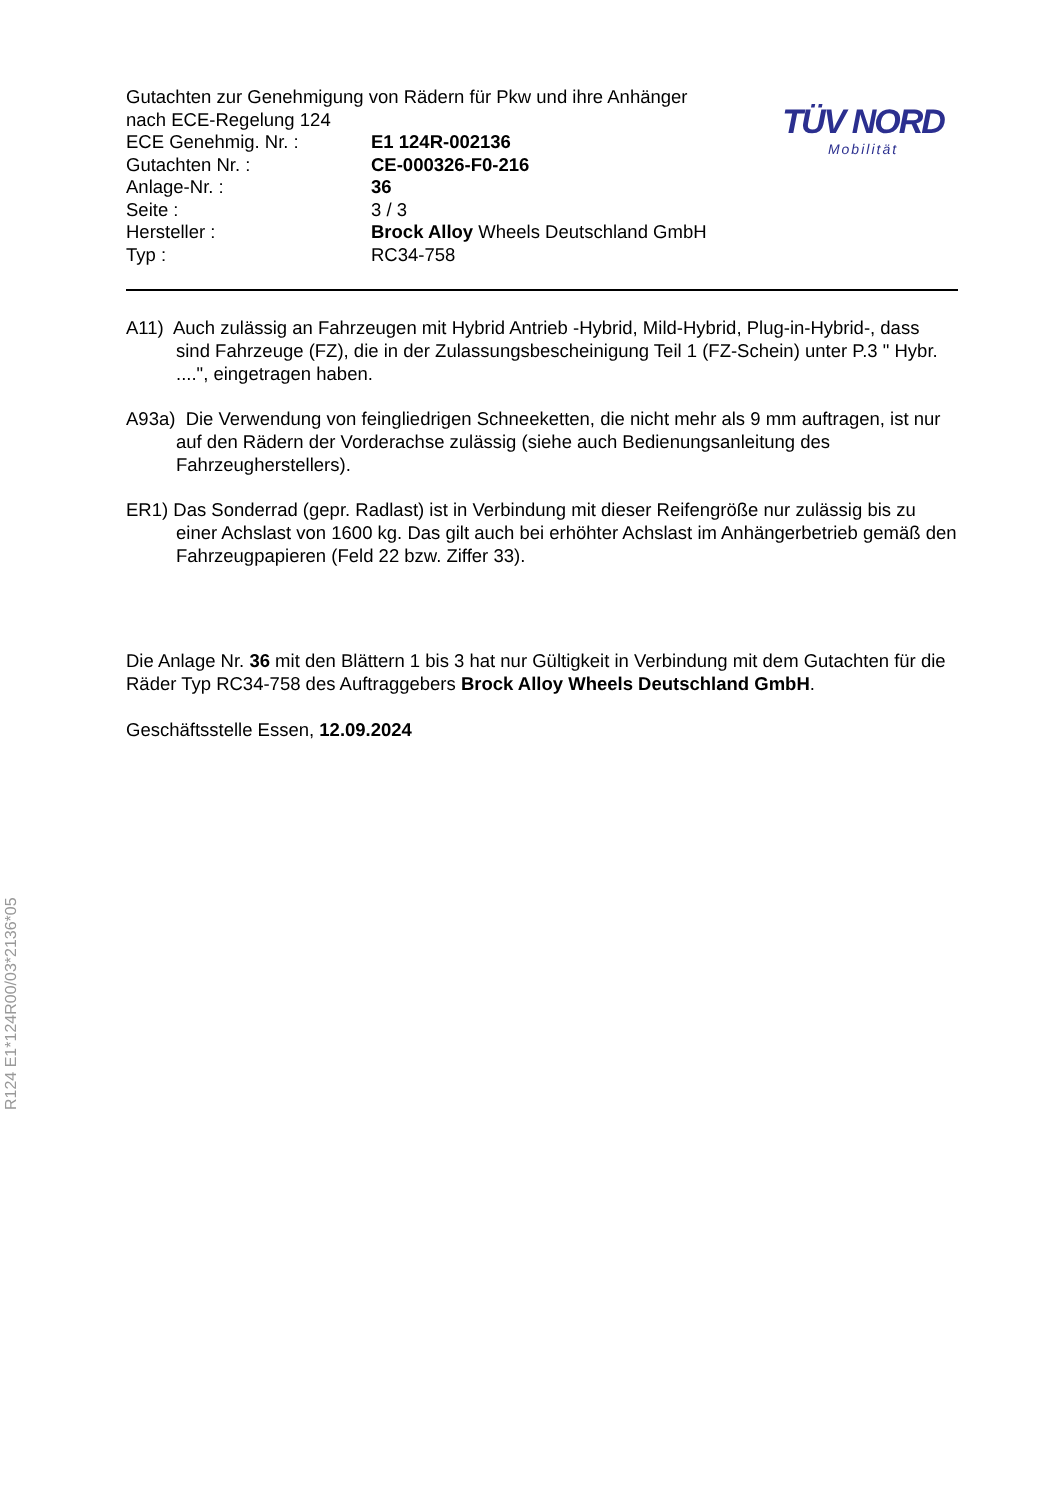R124 E1*124R00/03*2136*05
Gutachten zur Genehmigung von Rädern für Pkw und ihre Anhänger
nach ECE-Regelung 124
ECE Genehmig. Nr. : E1 124R-002136
Gutachten Nr. : CE-000326-F0-216
Anlage-Nr. : 36
Seite : 3 / 3
Hersteller : Brock Alloy Wheels Deutschland GmbH
Typ : RC34-758
TÜV NORD
Mobilität
A11) Auch zulässig an Fahrzeugen mit Hybrid Antrieb -Hybrid, Mild-Hybrid, Plug-in-Hybrid-, dass sind Fahrzeuge (FZ), die in der Zulassungsbescheinigung Teil 1 (FZ-Schein) unter P.3 " Hybr. ....", eingetragen haben.
A93a) Die Verwendung von feingliedrigen Schneeketten, die nicht mehr als 9 mm auftragen, ist nur auf den Rädern der Vorderachse zulässig (siehe auch Bedienungsanleitung des Fahrzeugherstellers).
ER1) Das Sonderrad (gepr. Radlast) ist in Verbindung mit dieser Reifengröße nur zulässig bis zu einer Achslast von 1600 kg. Das gilt auch bei erhöhter Achslast im Anhängerbetrieb gemäß den Fahrzeugpapieren (Feld 22 bzw. Ziffer 33).
Die Anlage Nr. 36 mit den Blättern 1 bis 3 hat nur Gültigkeit in Verbindung mit dem Gutachten für die Räder Typ RC34-758 des Auftraggebers Brock Alloy Wheels Deutschland GmbH.
Geschäftsstelle Essen, 12.09.2024